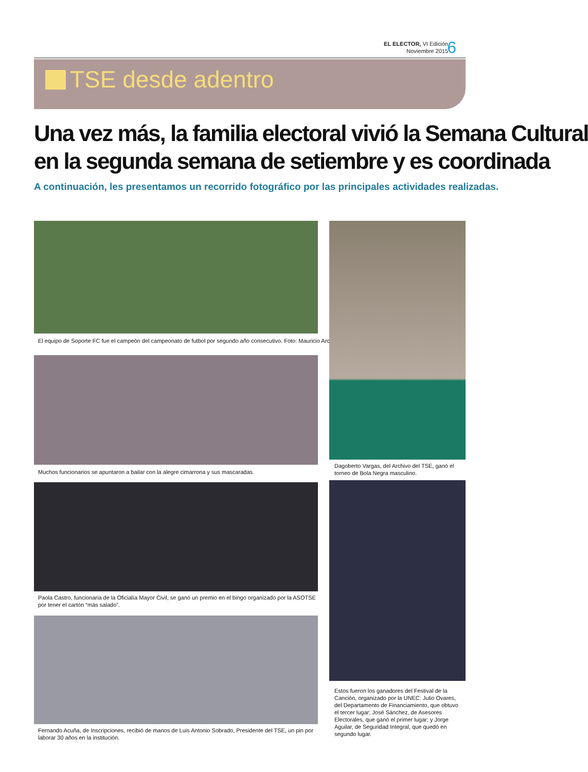EL ELECTOR, VI Edición
Noviembre 2015
6
TSE desde adentro
Una vez más, la familia electoral vivió la Semana Cultural
en la segunda semana de setiembre y es coordinada
A continuación, les presentamos un recorrido fotográfico por las principales actividades realizadas.
El equipo de Soporte FC fue el campeón del campeonato de futbol por segundo año consecutivo. Foto: Mauricio Arce
Muchos funcionarios se apuntaron a bailar con la alegre cimarrona y sus mascaradas.
Paola Castro, funcionaria de la Oficialía Mayor Civil, se ganó un premio en el bingo organizado por la ASOTSE por tener el cartón “más salado”.
Fernando Acuña, de Inscripciones, recibió de manos de Luis Antonio Sobrado, Presidente del TSE, un pin por laborar 30 años en la institución.
Dagoberto Vargas, del Archivo del TSE, ganó el torneo de Bola Negra masculino.
Estos fueron los ganadores del Festival de la Canción, organizado por la UNEC: Julio Ovares, del Departamento de Financiamiento, que obtuvo el tercer lugar; José Sánchez, de Asesores Electorales, que ganó el primer lugar; y Jorge Aguilar, de Seguridad Integral, que quedó en segundo lugar.